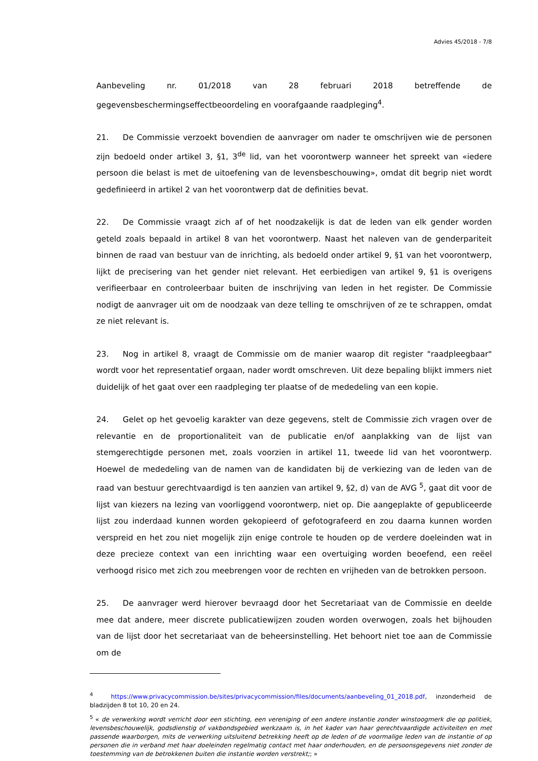Advies 45/2018 - 7/8
Aanbeveling nr. 01/2018 van 28 februari 2018 betreffende de gegevensbeschermingseffectbeoordeling en voorafgaande raadpleging<sup>4</sup>.
21. De Commissie verzoekt bovendien de aanvrager om nader te omschrijven wie de personen zijn bedoeld onder artikel 3, §1, 3<sup>de</sup> lid, van het voorontwerp wanneer het spreekt van «iedere persoon die belast is met de uitoefening van de levensbeschouwing», omdat dit begrip niet wordt gedefinieerd in artikel 2 van het voorontwerp dat de definities bevat.
22. De Commissie vraagt zich af of het noodzakelijk is dat de leden van elk gender worden geteld zoals bepaald in artikel 8 van het voorontwerp. Naast het naleven van de genderpariteit binnen de raad van bestuur van de inrichting, als bedoeld onder artikel 9, §1 van het voorontwerp, lijkt de precisering van het gender niet relevant. Het eerbiedigen van artikel 9, §1 is overigens verifieerbaar en controleerbaar buiten de inschrijving van leden in het register. De Commissie nodigt de aanvrager uit om de noodzaak van deze telling te omschrijven of ze te schrappen, omdat ze niet relevant is.
23. Nog in artikel 8, vraagt de Commissie om de manier waarop dit register "raadpleegbaar" wordt voor het representatief orgaan, nader wordt omschreven. Uit deze bepaling blijkt immers niet duidelijk of het gaat over een raadpleging ter plaatse of de mededeling van een kopie.
24. Gelet op het gevoelig karakter van deze gegevens, stelt de Commissie zich vragen over de relevantie en de proportionaliteit van de publicatie en/of aanplakking van de lijst van stemgerechtigde personen met, zoals voorzien in artikel 11, tweede lid van het voorontwerp. Hoewel de mededeling van de namen van de kandidaten bij de verkiezing van de leden van de raad van bestuur gerechtvaardigd is ten aanzien van artikel 9, §2, d) van de AVG <sup>5</sup>, gaat dit voor de lijst van kiezers na lezing van voorliggend voorontwerp, niet op. Die aangeplakte of gepubliceerde lijst zou inderdaad kunnen worden gekopieerd of gefotografeerd en zou daarna kunnen worden verspreid en het zou niet mogelijk zijn enige controle te houden op de verdere doeleinden wat in deze precieze context van een inrichting waar een overtuiging worden beoefend, een reëel verhoogd risico met zich zou meebrengen voor de rechten en vrijheden van de betrokken persoon.
25. De aanvrager werd hierover bevraagd door het Secretariaat van de Commissie en deelde mee dat andere, meer discrete publicatiewijzen zouden worden overwogen, zoals het bijhouden van de lijst door het secretariaat van de beheersinstelling. Het behoort niet toe aan de Commissie om de
<sup>4</sup> https://www.privacycommission.be/sites/privacycommission/files/documents/aanbeveling_01_2018.pdf, inzonderheid de bladzijden 8 tot 10, 20 en 24.
<sup>5</sup> « de verwerking wordt verricht door een stichting, een vereniging of een andere instantie zonder winstoogmerk die op politiek, levensbeschouwelijk, godsdienstig of vakbondsgebied werkzaam is, in het kader van haar gerechtvaardigde activiteiten en met passende waarborgen, mits de verwerking uitsluitend betrekking heeft op de leden of de voormalige leden van de instantie of op personen die in verband met haar doeleinden regelmatig contact met haar onderhouden, en de persoonsgegevens niet zonder de toestemming van de betrokkenen buiten die instantie worden verstrekt;; »